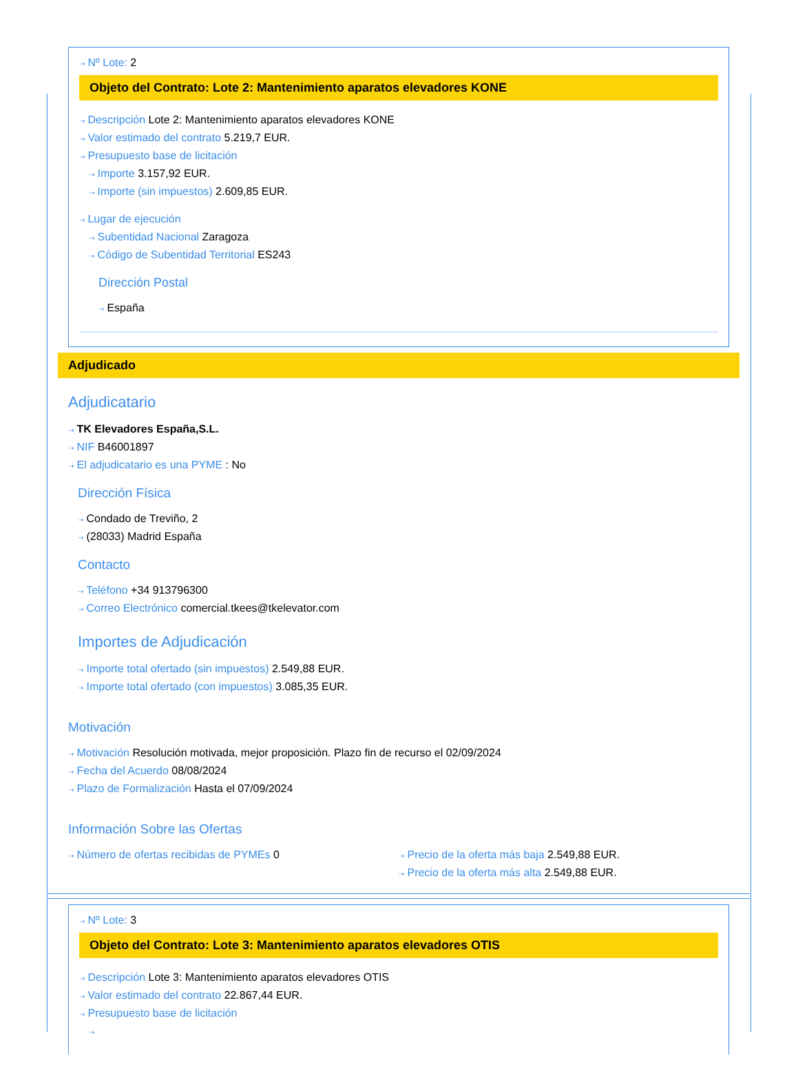⇢ Nº Lote: 2
Objeto del Contrato: Lote 2: Mantenimiento aparatos elevadores KONE
⇢ Descripción Lote 2: Mantenimiento aparatos elevadores KONE
⇢ Valor estimado del contrato 5.219,7 EUR.
⇢ Presupuesto base de licitación
⇢ Importe 3.157,92 EUR.
⇢ Importe (sin impuestos) 2.609,85 EUR.
⇢ Lugar de ejecución
⇢ Subentidad Nacional Zaragoza
⇢ Código de Subentidad Territorial ES243
Dirección Postal
⇢ España
Adjudicado
Adjudicatario
⇢ TK Elevadores España,S.L.
⇢ NIF B46001897
⇢ El adjudicatario es una PYME : No
Dirección Física
⇢ Condado de Treviño, 2
⇢ (28033) Madrid España
Contacto
⇢ Teléfono +34 913796300
⇢ Correo Electrónico comercial.tkees@tkelevator.com
Importes de Adjudicación
⇢ Importe total ofertado (sin impuestos) 2.549,88 EUR.
⇢ Importe total ofertado (con impuestos) 3.085,35 EUR.
Motivación
⇢ Motivación Resolución motivada, mejor proposición. Plazo fin de recurso el 02/09/2024
⇢ Fecha del Acuerdo 08/08/2024
⇢ Plazo de Formalización Hasta el 07/09/2024
Información Sobre las Ofertas
⇢ Número de ofertas recibidas de PYMEs 0
⇢ Precio de la oferta más baja 2.549,88 EUR.
⇢ Precio de la oferta más alta 2.549,88 EUR.
⇢ Nº Lote: 3
Objeto del Contrato: Lote 3: Mantenimiento aparatos elevadores OTIS
⇢ Descripción Lote 3: Mantenimiento aparatos elevadores OTIS
⇢ Valor estimado del contrato 22.867,44 EUR.
⇢ Presupuesto base de licitación
⇢